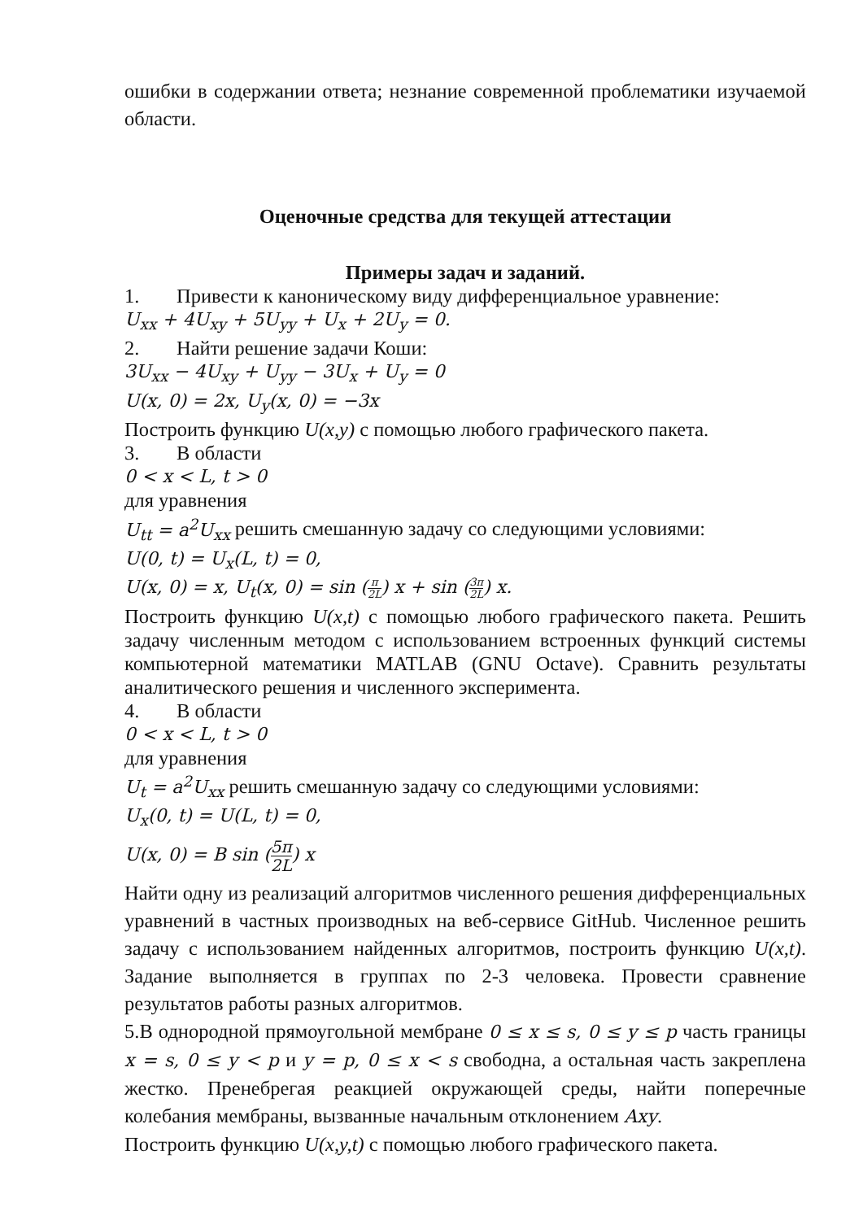ошибки в содержании ответа; незнание современной проблематики изучаемой области.
Оценочные средства для текущей аттестации
Примеры задач и заданий.
1. Привести к каноническому виду дифференциальное уравнение:
U<sub>xx</sub> + 4U<sub>xy</sub> + 5U<sub>yy</sub> + U<sub>x</sub> + 2U<sub>y</sub> = 0.
2. Найти решение задачи Коши:
3U<sub>xx</sub> − 4U<sub>xy</sub> + U<sub>yy</sub> − 3U<sub>x</sub> + U<sub>y</sub> = 0
U(x, 0) = 2x, U<sub>y</sub>(x, 0) = −3x
Построить функцию U(x,y) с помощью любого графического пакета.
3. В области
0 < x < L, t > 0
для уравнения
U<sub>tt</sub> = a<sup>2</sup>U<sub>xx</sub> решить смешанную задачу со следующими условиями:
U(0, t) = U<sub>x</sub>(L, t) = 0,
U(x, 0) = x, U<sub>t</sub>(x, 0) = sin (π 2L) x + sin (3π 2L) x.
Построить функцию U(x,t) с помощью любого графического пакета. Решить задачу численным методом с использованием встроенных функций системы компьютерной математики MATLAB (GNU Octave). Сравнить результаты аналитического решения и численного эксперимента.
4. В области
0 < x < L, t > 0
для уравнения
U<sub>t</sub> = a<sup>2</sup>U<sub>xx</sub> решить смешанную задачу со следующими условиями:
U<sub>x</sub>(0, t) = U(L, t) = 0,
U(x, 0) = B sin (5π 2L) x
Найти одну из реализаций алгоритмов численного решения дифференциальных уравнений в частных производных на веб-сервисе GitHub. Численное решить задачу с использованием найденных алгоритмов, построить функцию U(x,t). Задание выполняется в группах по 2-3 человека. Провести сравнение результатов работы разных алгоритмов.
5.В однородной прямоугольной мембране 0 ≤ x ≤ s, 0 ≤ y ≤ p часть границы x = s, 0 ≤ y < p и y = p, 0 ≤ x < s свободна, а остальная часть закреплена жестко. Пренебрегая реакцией окружающей среды, найти поперечные колебания мембраны, вызванные начальным отклонением Axy.
Построить функцию U(x,y,t) с помощью любого графического пакета.